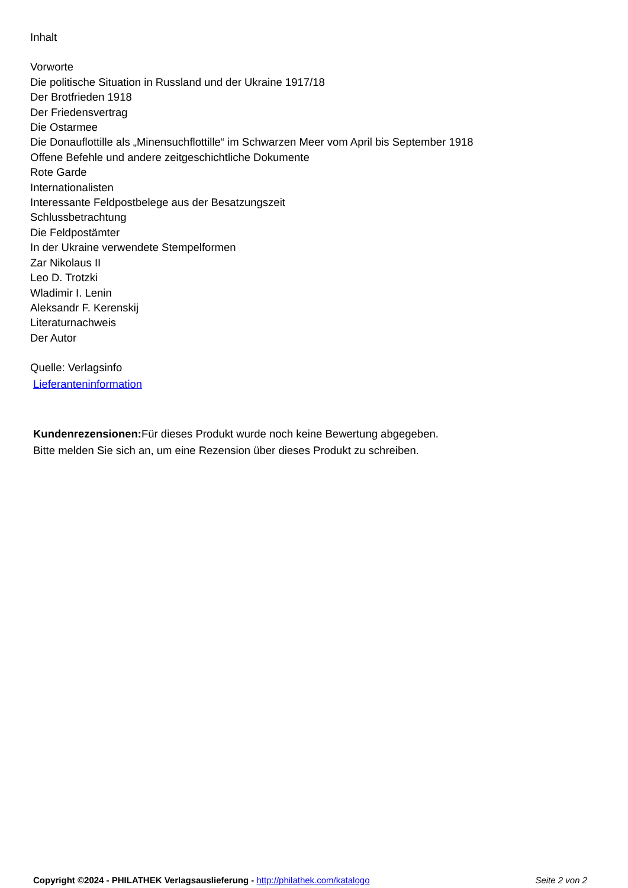Inhalt
Vorworte
Die politische Situation in Russland und der Ukraine 1917/18
Der Brotfrieden 1918
Der Friedensvertrag
Die Ostarmee
Die Donauflottille als „Minensuchflottille“ im Schwarzen Meer vom April bis September 1918
Offene Befehle und andere zeitgeschichtliche Dokumente
Rote Garde
Internationalisten
Interessante Feldpostbelege aus der Besatzungszeit
Schlussbetrachtung
Die Feldpostämter
In der Ukraine verwendete Stempelformen
Zar Nikolaus II
Leo D. Trotzki
Wladimir I. Lenin
Aleksandr F. Kerenskij
Literaturnachweis
Der Autor
Quelle: Verlagsinfo
Lieferanteninformation
Kundenrezensionen: Für dieses Produkt wurde noch keine Bewertung abgegeben.
Bitte melden Sie sich an, um eine Rezension über dieses Produkt zu schreiben.
Copyright ©2024 - PHILATHEK Verlagsauslieferung - http://philathek.com/katalogo Seite 2 von 2